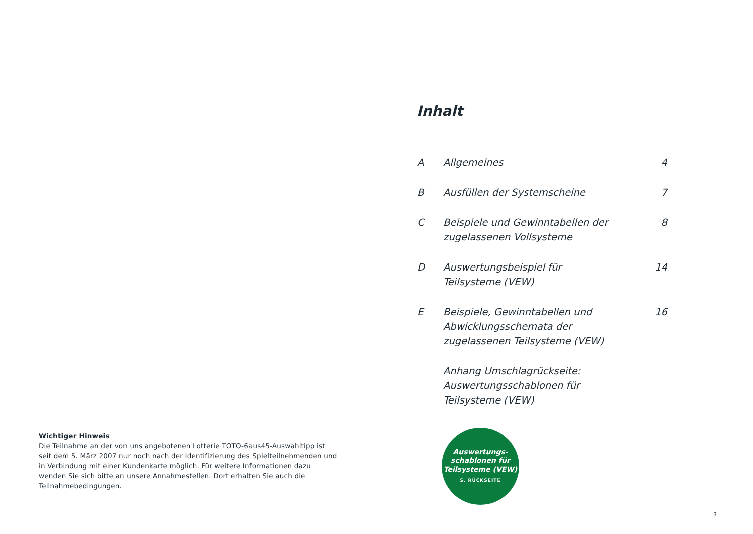Wichtiger Hinweis
Die Teilnahme an der von uns angebotenen Lotterie TOTO-6aus45-Auswahltipp ist seit dem 5. März 2007 nur noch nach der Identifizierung des Spielteilnehmenden und in Verbindung mit einer Kundenkarte möglich. Für weitere Informationen dazu wenden Sie sich bitte an unsere Annahmestellen. Dort erhalten Sie auch die Teilnahmebedingungen.
Inhalt
| A | Allgemeines | 4 |
| B | Ausfüllen der Systemscheine | 7 |
| C | Beispiele und Gewinntabellen der zugelassenen Vollsysteme | 8 |
| D | Auswertungsbeispiel für Teilsysteme (VEW) | 14 |
| E | Beispiele, Gewinntabellen und Abwicklungsschemata der zugelassenen Teilsysteme (VEW) | 16 |
| | Anhang Umschlagrückseite: Auswertungsschablonen für Teilsysteme (VEW) | |
Auswertungs-
schablonen für
Teilsysteme (VEW)
S. RÜCKSEITE
3